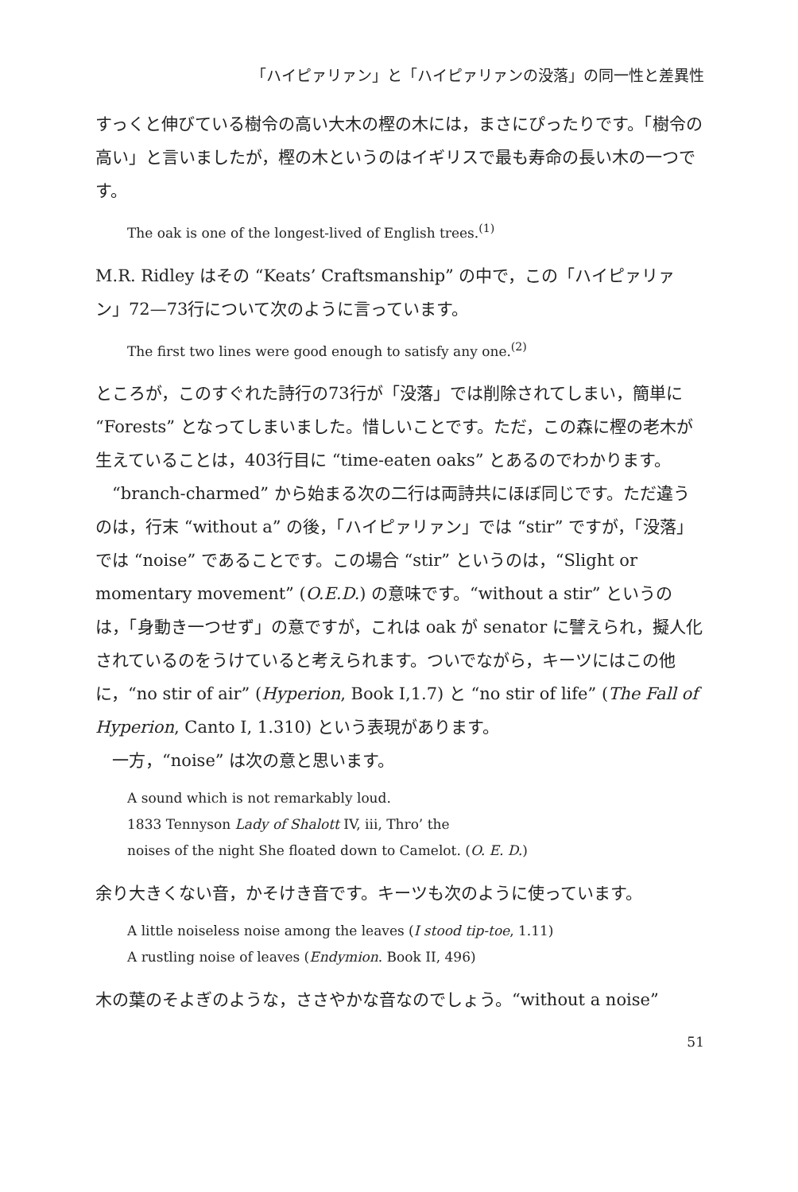「ハイピァリァン」と「ハイピァリァンの没落」の同一性と差異性
すっくと伸びている樹令の高い大木の樫の木には，まさにぴったりです。「樹令の高い」と言いましたが，樫の木というのはイギリスで最も寿命の長い木の一つです。
The oak is one of the longest-lived of English trees.<sup>(1)</sup>
M.R. Ridley はその “Keats’ Craftsmanship” の中で，この「ハイピァリァン」72—73行について次のように言っています。
The first two lines were good enough to satisfy any one.<sup>(2)</sup>
ところが，このすぐれた詩行の73行が「没落」では削除されてしまい，簡単に “Forests” となってしまいました。惜しいことです。ただ，この森に樫の老木が生えていることは，403行目に “time-eaten oaks” とあるのでわかります。
“branch-charmed” から始まる次の二行は両詩共にほぼ同じです。ただ違うのは，行末 “without a” の後，「ハイピァリァン」では “stir” ですが，「没落」では “noise” であることです。この場合 “stir” というのは，“Slight or momentary movement” (O.E.D.) の意味です。“without a stir” というのは，「身動き一つせず」の意ですが，これは oak が senator に譬えられ，擬人化されているのをうけていると考えられます。ついでながら，キーツにはこの他に，“no stir of air” (Hyperion, Book I,1.7) と “no stir of life” (The Fall of Hyperion, Canto I, 1.310) という表現があります。
一方，“noise” は次の意と思います。
A sound which is not remarkably loud.
1833 Tennyson Lady of Shalott IV, iii, Thro’ the
noises of the night She floated down to Camelot. (O. E. D.)
余り大きくない音，かそけき音です。キーツも次のように使っています。
A little noiseless noise among the leaves (I stood tip-toe, 1.11)
A rustling noise of leaves (Endymion. Book II, 496)
木の葉のそよぎのような，ささやかな音なのでしょう。“without a noise”
51